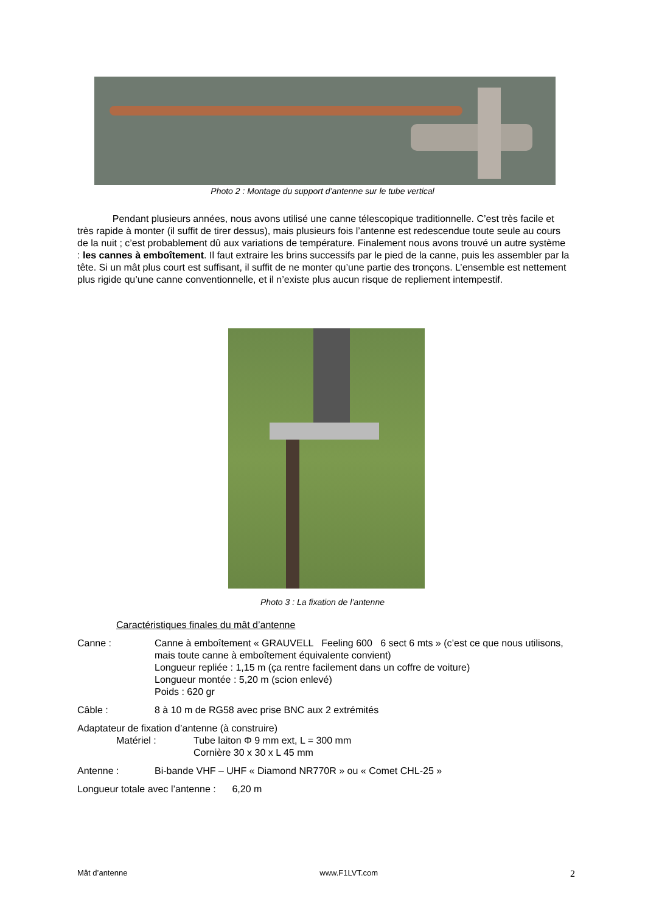Photo 2 : Montage du support d’antenne sur le tube vertical
Pendant plusieurs années, nous avons utilisé une canne télescopique traditionnelle. C’est très facile et très rapide à monter (il suffit de tirer dessus), mais plusieurs fois l’antenne est redescendue toute seule au cours de la nuit ; c’est probablement dû aux variations de température. Finalement nous avons trouvé un autre système : les cannes à emboîtement. Il faut extraire les brins successifs par le pied de la canne, puis les assembler par la tête. Si un mât plus court est suffisant, il suffit de ne monter qu’une partie des tronçons. L’ensemble est nettement plus rigide qu’une canne conventionnelle, et il n’existe plus aucun risque de repliement intempestif.
Photo 3 : La fixation de l’antenne
Caractéristiques finales du mât d’antenne
Canne : Canne à emboîtement « GRAUVELL Feeling 600 6 sect 6 mts » (c’est ce que nous utilisons, mais toute canne à emboîtement équivalente convient)
Longueur repliée : 1,15 m (ça rentre facilement dans un coffre de voiture)
Longueur montée : 5,20 m (scion enlevé)
Poids : 620 gr
Câble : 8 à 10 m de RG58 avec prise BNC aux 2 extrémités
Adaptateur de fixation d’antenne (à construire)
Matériel : Tube laiton Φ 9 mm ext, L = 300 mm
Cornière 30 x 30 x L 45 mm
Antenne : Bi-bande VHF – UHF « Diamond NR770R » ou « Comet CHL-25 »
Longueur totale avec l’antenne : 6,20 m
Mât d’antenne www.F1LVT.com 2